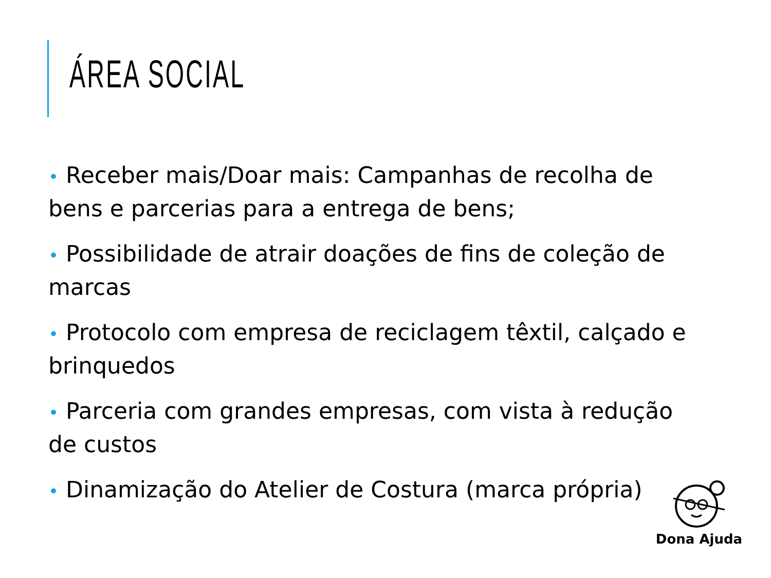ÁREA SOCIAL
• Receber mais/Doar mais: Campanhas de recolha de bens e parcerias para a entrega de bens;
• Possibilidade de atrair doações de fins de coleção de marcas
• Protocolo com empresa de reciclagem têxtil, calçado e brinquedos
• Parceria com grandes empresas, com vista à redução de custos
• Dinamização do Atelier de Costura (marca própria)
Dona Ajuda